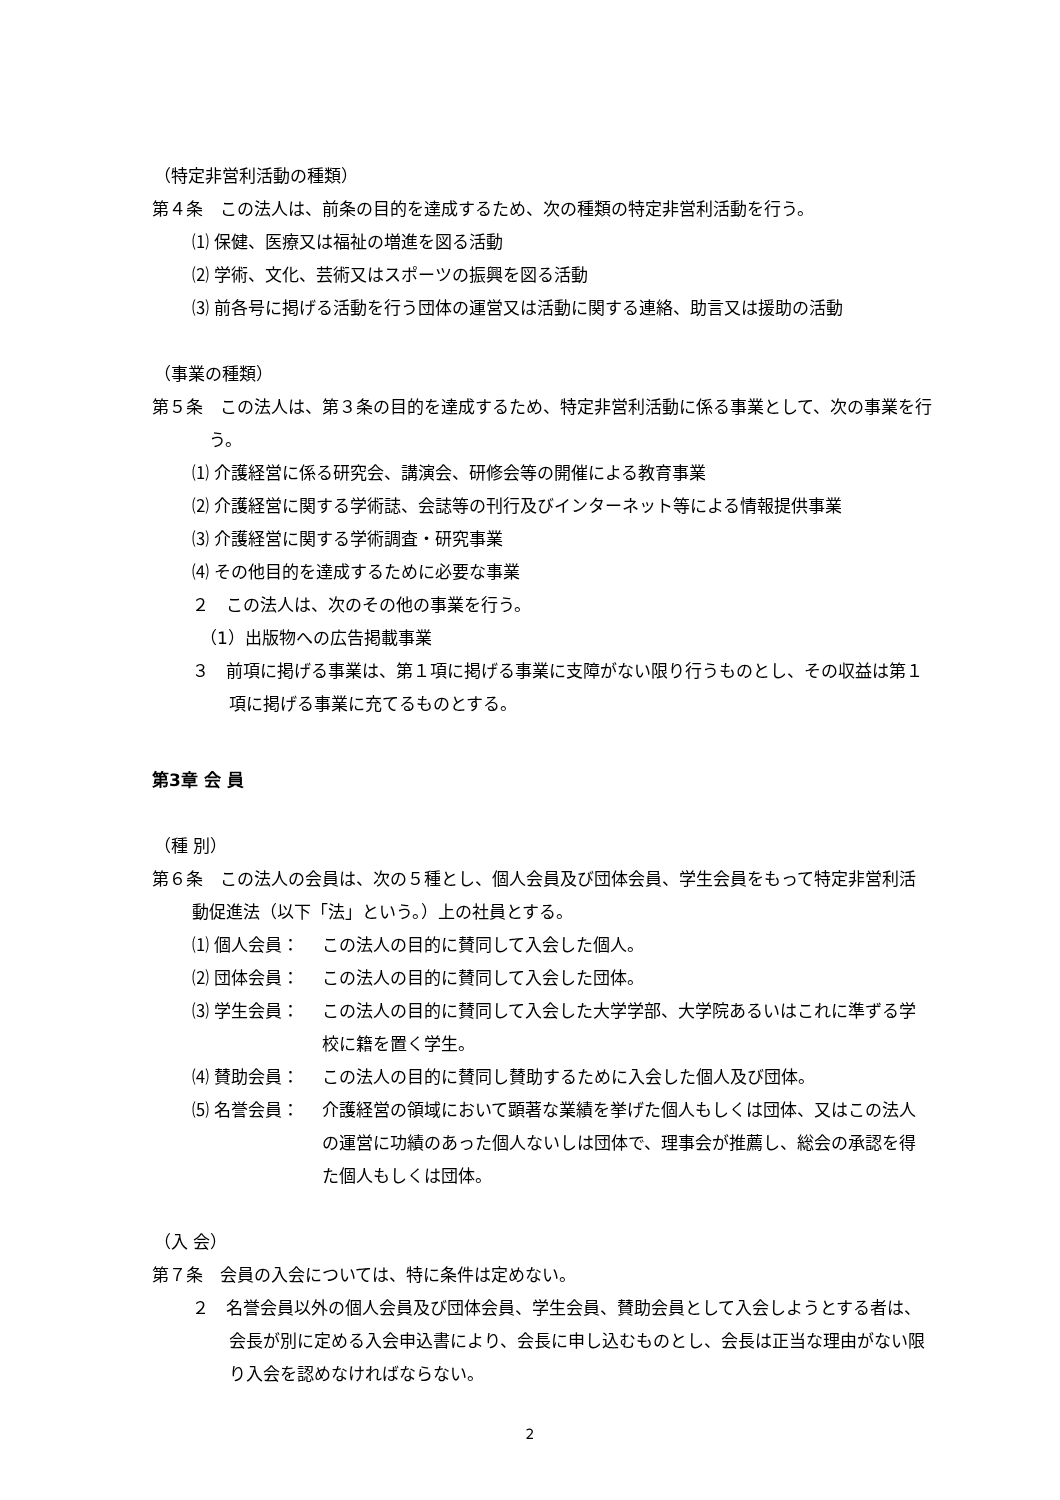（特定非営利活動の種類）
第４条　この法人は、前条の目的を達成するため、次の種類の特定非営利活動を行う。
⑴ 保健、医療又は福祉の増進を図る活動
⑵ 学術、文化、芸術又はスポーツの振興を図る活動
⑶ 前各号に掲げる活動を行う団体の運営又は活動に関する連絡、助言又は援助の活動
（事業の種類）
第５条　この法人は、第３条の目的を達成するため、特定非営利活動に係る事業として、次の事業を行う。
⑴ 介護経営に係る研究会、講演会、研修会等の開催による教育事業
⑵ 介護経営に関する学術誌、会誌等の刊行及びインターネット等による情報提供事業
⑶ 介護経営に関する学術調査・研究事業
⑷ その他目的を達成するために必要な事業
２　この法人は、次のその他の事業を行う。
（1）出版物への広告掲載事業
３　前項に掲げる事業は、第１項に掲げる事業に支障がない限り行うものとし、その収益は第１項に掲げる事業に充てるものとする。
第3章 会 員
（種 別）
第６条　この法人の会員は、次の５種とし、個人会員及び団体会員、学生会員をもって特定非営利活動促進法（以下「法」という。）上の社員とする。
⑴ 個人会員： この法人の目的に賛同して入会した個人。
⑵ 団体会員： この法人の目的に賛同して入会した団体。
⑶ 学生会員： この法人の目的に賛同して入会した大学学部、大学院あるいはこれに準ずる学校に籍を置く学生。
⑷ 賛助会員： この法人の目的に賛同し賛助するために入会した個人及び団体。
⑸ 名誉会員： 介護経営の領域において顕著な業績を挙げた個人もしくは団体、又はこの法人の運営に功績のあった個人ないしは団体で、理事会が推薦し、総会の承認を得た個人もしくは団体。
（入 会）
第７条　会員の入会については、特に条件は定めない。
２　名誉会員以外の個人会員及び団体会員、学生会員、賛助会員として入会しようとする者は、会長が別に定める入会申込書により、会長に申し込むものとし、会長は正当な理由がない限り入会を認めなければならない。
2